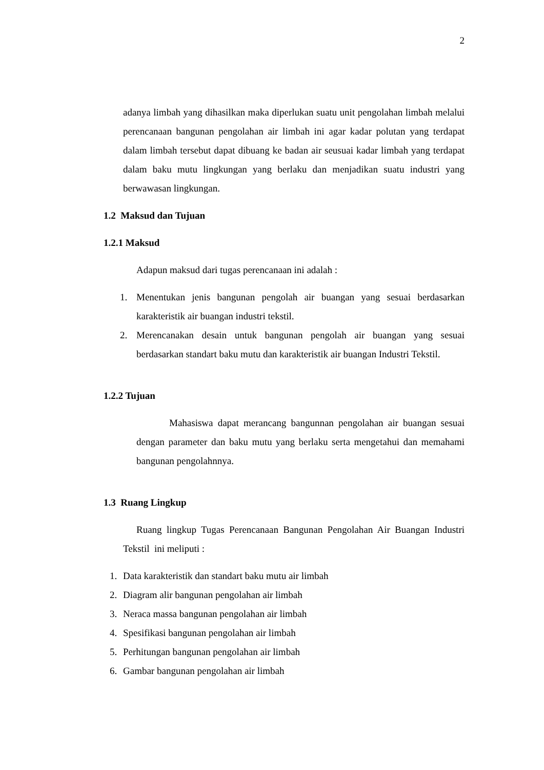2
adanya limbah yang dihasilkan maka diperlukan suatu unit pengolahan limbah melalui perencanaan bangunan pengolahan air limbah ini agar kadar polutan yang terdapat dalam limbah tersebut dapat dibuang ke badan air seusuai kadar limbah yang terdapat dalam baku mutu lingkungan yang berlaku dan menjadikan suatu industri yang berwawasan lingkungan.
1.2 Maksud dan Tujuan
1.2.1 Maksud
Adapun maksud dari tugas perencanaan ini adalah :
1. Menentukan jenis bangunan pengolah air buangan yang sesuai berdasarkan karakteristik air buangan industri tekstil.
2. Merencanakan desain untuk bangunan pengolah air buangan yang sesuai berdasarkan standart baku mutu dan karakteristik air buangan Industri Tekstil.
1.2.2 Tujuan
Mahasiswa dapat merancang bangunnan pengolahan air buangan sesuai dengan parameter dan baku mutu yang berlaku serta mengetahui dan memahami bangunan pengolahnnya.
1.3 Ruang Lingkup
Ruang lingkup Tugas Perencanaan Bangunan Pengolahan Air Buangan Industri Tekstil ini meliputi :
1. Data karakteristik dan standart baku mutu air limbah
2. Diagram alir bangunan pengolahan air limbah
3. Neraca massa bangunan pengolahan air limbah
4. Spesifikasi bangunan pengolahan air limbah
5. Perhitungan bangunan pengolahan air limbah
6. Gambar bangunan pengolahan air limbah